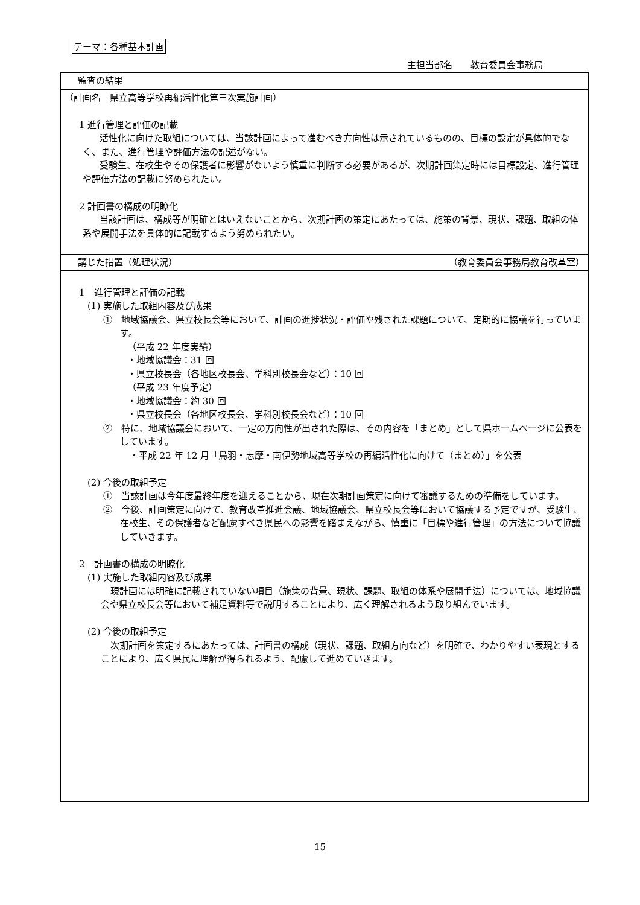テーマ：各種基本計画
主担当部名　　教育委員会事務局
| 監査の結果 |
| （計画名 県立高等学校再編活性化第三次実施計画） 1 進行管理と評価の記載 活性化に向けた取組については、当該計画によって進むべき方向性は示されているものの、目標の設定が具体的でなく、また、進行管理や評価方法の記述がない。 受験生、在校生やその保護者に影響がないよう慎重に判断する必要があるが、次期計画策定時には目標設定、進行管理や評価方法の記載に努められたい。 2 計画書の構成の明瞭化 当該計画は、構成等が明確とはいえないことから、次期計画の策定にあたっては、施策の背景、現状、課題、取組の体系や展開手法を具体的に記載するよう努められたい。 |
| 講じた措置（処理状況） （教育委員会事務局教育改革室） |
| 1 進行管理と評価の記載 (1) 実施した取組内容及び成果 ① 地域協議会、県立校長会等において、計画の進捗状況・評価や残された課題について、定期的に協議を行っています。 （平成 22 年度実績） ・地域協議会：31 回 ・県立校長会（各地区校長会、学科別校長会など）：10 回 （平成 23 年度予定） ・地域協議会：約 30 回 ・県立校長会（各地区校長会、学科別校長会など）：10 回 ② 特に、地域協議会において、一定の方向性が出された際は、その内容を「まとめ」として県ホームページに公表をしています。 ・平成 22 年 12 月「鳥羽・志摩・南伊勢地域高等学校の再編活性化に向けて（まとめ）」を公表 (2) 今後の取組予定 ① 当該計画は今年度最終年度を迎えることから、現在次期計画策定に向けて審議するための準備をしています。 ② 今後、計画策定に向けて、教育改革推進会議、地域協議会、県立校長会等において協議する予定ですが、受験生、在校生、その保護者など配慮すべき県民への影響を踏まえながら、慎重に「目標や進行管理」の方法について協議していきます。 2 計画書の構成の明瞭化 (1) 実施した取組内容及び成果 現計画には明確に記載されていない項目（施策の背景、現状、課題、取組の体系や展開手法）については、地域協議会や県立校長会等において補足資料等で説明することにより、広く理解されるよう取り組んでいます。 (2) 今後の取組予定 次期計画を策定するにあたっては、計画書の構成（現状、課題、取組方向など）を明確で、わかりやすい表現とすることにより、広く県民に理解が得られるよう、配慮して進めていきます。 |
15